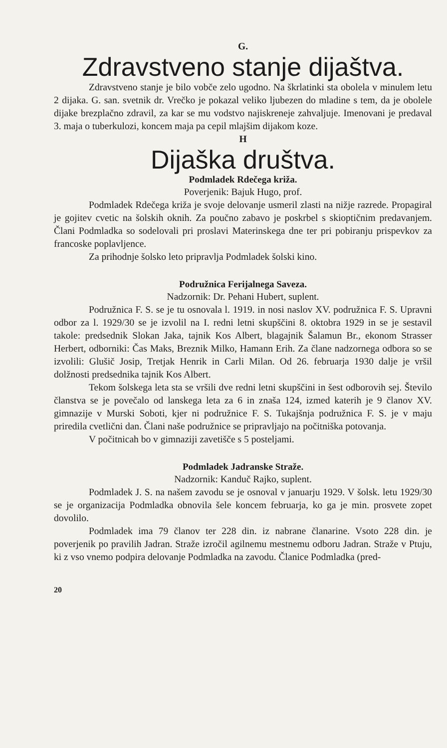G.
Zdravstveno stanje dijaštva.
Zdravstveno stanje je bilo vobče zelo ugodno. Na škrlatinki sta obolela v minulem letu 2 dijaka. G. san. svetnik dr. Vrečko je pokazal veliko ljubezen do mladine s tem, da je obolele dijake brezplačno zdravil, za kar se mu vodstvo najiskreneje zahvaljuje. Imenovani je predaval 3. maja o tuberkulozi, koncem maja pa cepil mlajšim dijakom koze.
H
Dijaška društva.
Podmladek Rdečega križa.
Poverjenik: Bajuk Hugo, prof.
Podmladek Rdečega križa je svoje delovanje usmeril zlasti na nižje razrede. Propagiral je gojitev cvetic na šolskih oknih. Za poučno zabavo je poskrbel s skioptičnim predavanjem. Člani Podmladka so sodelovali pri proslavi Materinskega dne ter pri pobiranju prispevkov za francoske poplavljence.
Za prihodnje šolsko leto pripravlja Podmladek šolski kino.
Podružnica Ferijalnega Saveza.
Nadzornik: Dr. Pehani Hubert, suplent.
Podružnica F. S. se je tu osnovala l. 1919. in nosi naslov XV. podružnica F. S. Upravni odbor za l. 1929/30 se je izvolil na I. redni letni skupščini 8. oktobra 1929 in se je sestavil takole: predsednik Slokan Jaka, tajnik Kos Albert, blagajnik Šalamun Br., ekonom Strasser Herbert, odborniki: Čas Maks, Breznik Milko, Hamann Erih. Za člane nadzornega odbora so se izvolili: Glušič Josip, Tretjak Henrik in Carli Milan. Od 26. februarja 1930 dalje je vršil dolžnosti predsednika tajnik Kos Albert.
Tekom šolskega leta sta se vršili dve redni letni skupščini in šest odborovih sej. Število članstva se je povečalo od lanskega leta za 6 in znaša 124, izmed katerih je 9 članov XV. gimnazije v Murski Soboti, kjer ni podružnice F. S. Tukajšnja podružnica F. S. je v maju priredila cvetlični dan. Člani naše podružnice se pripravljajo na počitniška potovanja.
V počitnicah bo v gimnaziji zavetišče s 5 posteljami.
Podmladek Jadranske Straže.
Nadzornik: Kanduč Rajko, suplent.
Podmladek J. S. na našem zavodu se je osnoval v januarju 1929. V šolsk. letu 1929/30 se je organizacija Podmladka obnovila šele koncem februarja, ko ga je min. prosvete zopet dovolilo.
Podmladek ima 79 članov ter 228 din. iz nabrane članarine. Vsoto 228 din. je poverjenik po pravilih Jadran. Straže izročil agilnemu mestnemu odboru Jadran. Straže v Ptuju, ki z vso vnemo podpira delovanje Podmladka na zavodu. Članice Podmladka (pred-
20